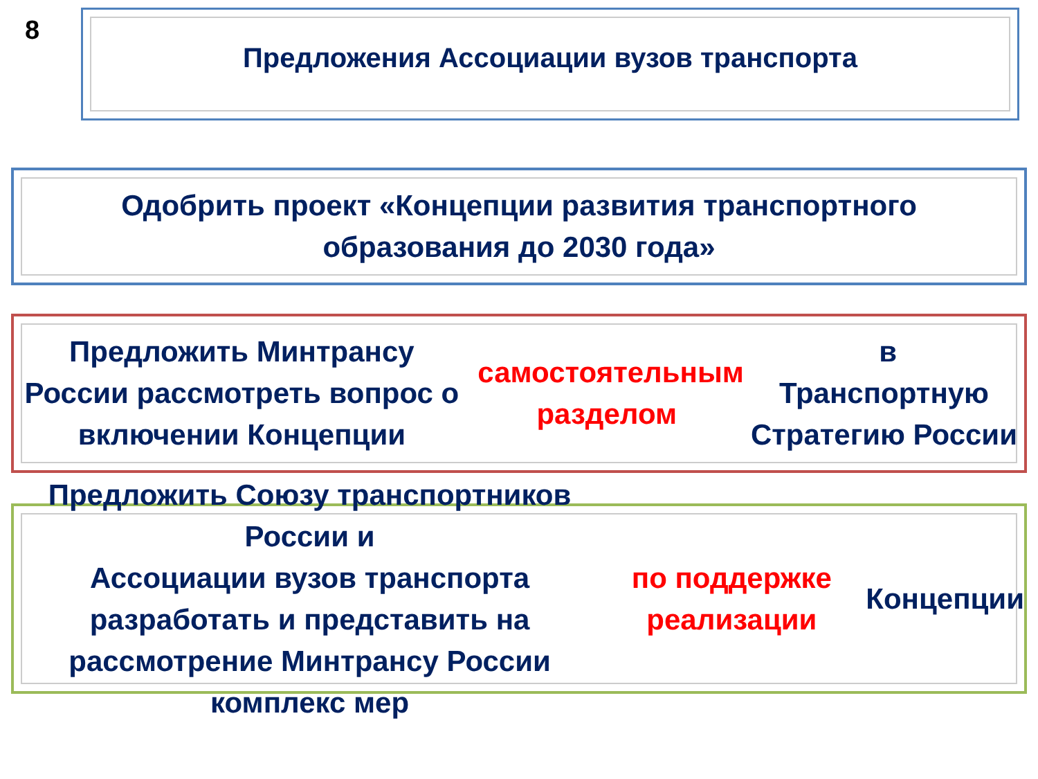8 Предложения Ассоциации вузов транспорта
Одобрить проект «Концепции развития транспортного
образования до 2030 года»
Предложить Минтрансу России рассмотреть вопрос о
включении Концепции самостоятельным разделом в
Транспортную Стратегию России
Предложить Союзу транспортников России и
Ассоциации вузов транспорта разработать и представить на
рассмотрение Минтрансу России комплекс мер
по поддержке реализации Концепции